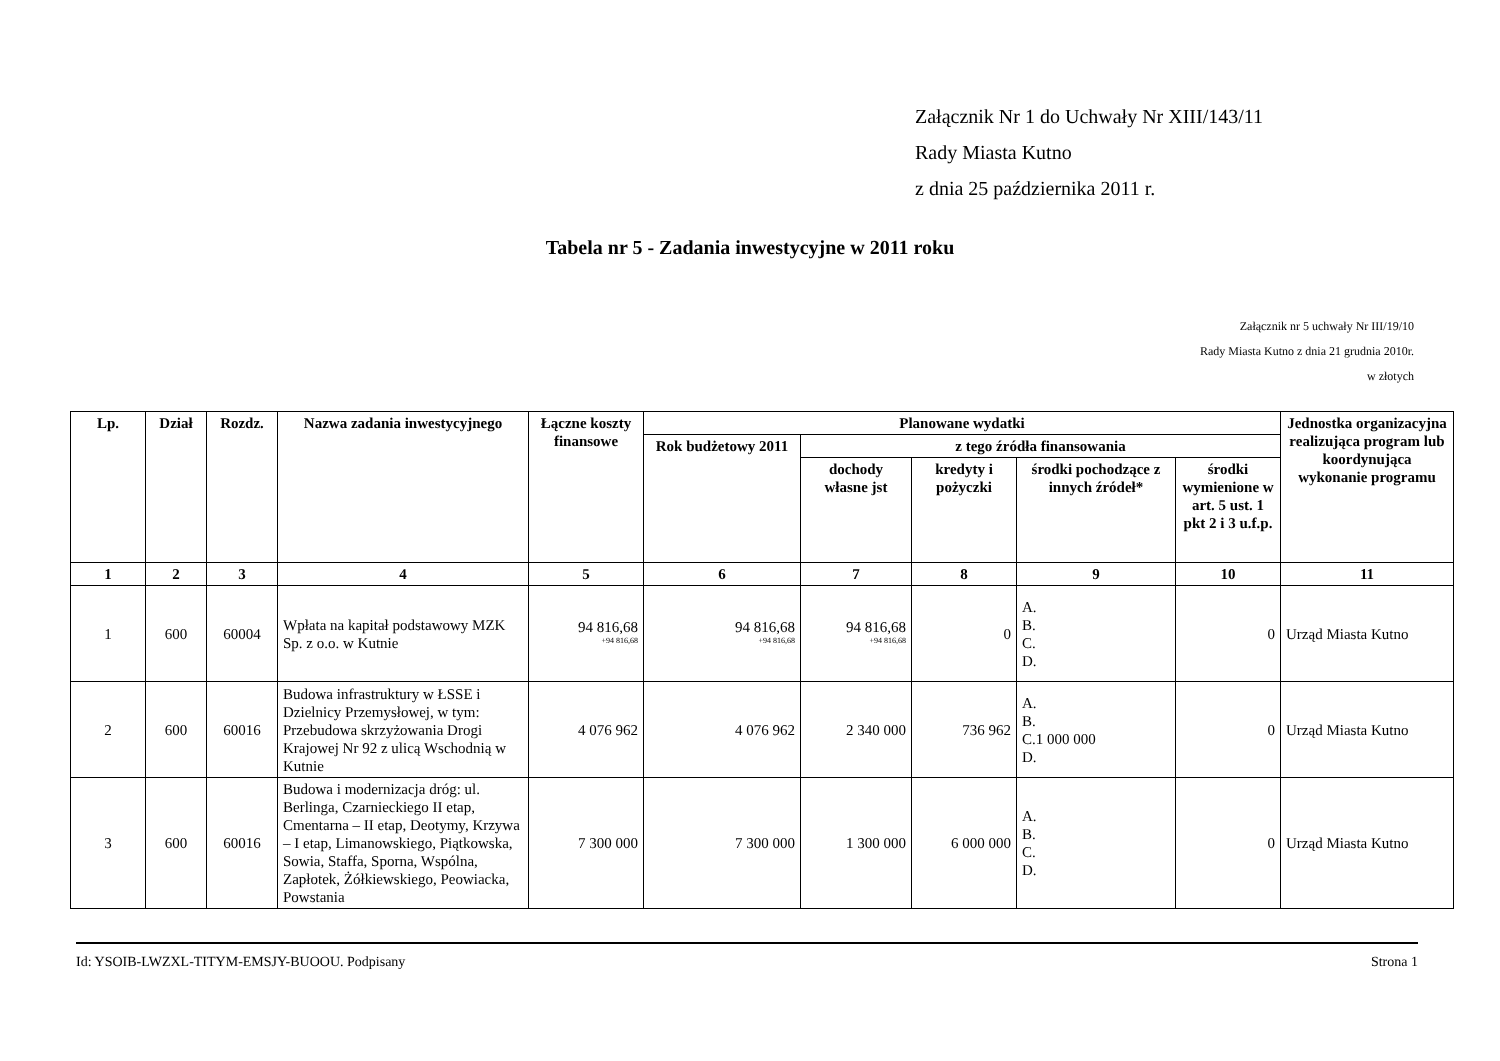Załącznik Nr 1 do Uchwały Nr XIII/143/11
Rady Miasta Kutno
z dnia 25 października 2011 r.
Tabela nr 5 - Zadania inwestycyjne w 2011 roku
Załącznik nr 5 uchwały Nr III/19/10
Rady Miasta Kutno z dnia 21 grudnia 2010r.
w złotych
| Lp. | Dział | Rozdz. | Nazwa zadania inwestycyjnego | Łączne koszty finansowe | Planowane wydatki | | | | | Jednostka organizacyjna realizująca program lub koordynująca wykonanie programu |
| --- | --- | --- | --- | --- | --- | --- | --- | --- | --- | --- |
| | | | | | Rok budżetowy 2011 | z tego źródła finansowania | | | | |
| | | | | | | dochody własne jst | kredyty i pożyczki | środki pochodzące z innych źródeł* | środki wymienione w art. 5 ust. 1 pkt 2 i 3 u.f.p. | |
| 1 | 2 | 3 | 4 | 5 | 6 | 7 | 8 | 9 | 10 | 11 |
| 1 | 600 | 60004 | Wpłata na kapitał podstawowy MZK Sp. z o.o. w Kutnie | 94 816,68 +94 816,68 | 94 816,68 +94 816,68 | 94 816,68 +94 816,68 | 0 | A. B. C. D. | 0 | Urząd Miasta Kutno |
| 2 | 600 | 60016 | Budowa infrastruktury w ŁSSE i Dzielnicy Przemysłowej, w tym: Przebudowa skrzyżowania Drogi Krajowej Nr 92 z ulicą Wschodnią w Kutnie | 4 076 962 | 4 076 962 | 2 340 000 | 736 962 | A. B. C.1 000 000 D. | 0 | Urząd Miasta Kutno |
| 3 | 600 | 60016 | Budowa i modernizacja dróg: ul. Berlinga, Czarnieckiego II etap, Cmentarna – II etap, Deotymy, Krzywa – I etap, Limanowskiego, Piątkowska, Sowia, Staffa, Sporna, Wspólna, Zapłotek, Żółkiewskiego, Peowiacka, Powstania | 7 300 000 | 7 300 000 | 1 300 000 | 6 000 000 | A. B. C. D. | 0 | Urząd Miasta Kutno |
Id: YSOIB-LWZXL-TITYM-EMSJY-BUOOU. Podpisany Strona 1